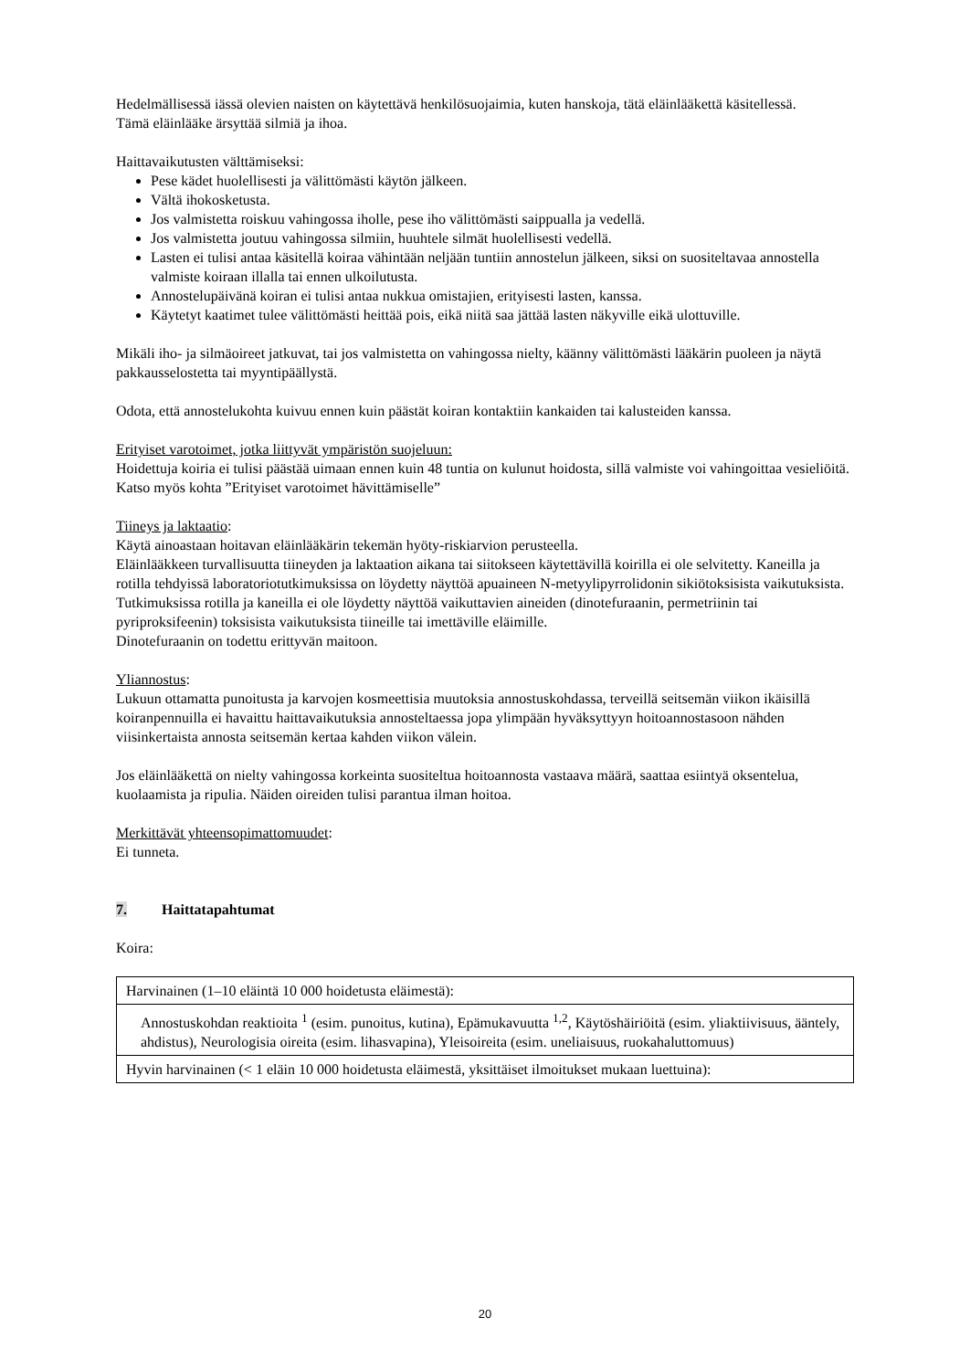Hedelmällisessä iässä olevien naisten on käytettävä henkilösuojaimia, kuten hanskoja, tätä eläinlääkettä käsitellessä.
Tämä eläinlääke ärsyttää silmiä ja ihoa.
Haittavaikutusten välttämiseksi:
Pese kädet huolellisesti ja välittömästi käytön jälkeen.
Vältä ihokosketusta.
Jos valmistetta roiskuu vahingossa iholle, pese iho välittömästi saippualla ja vedellä.
Jos valmistetta joutuu vahingossa silmiin, huuhtele silmät huolellisesti vedellä.
Lasten ei tulisi antaa käsitellä koiraa vähintään neljään tuntiin annostelun jälkeen, siksi on suositeltavaa annostella valmiste koiraan illalla tai ennen ulkoilutusta.
Annostelupäivänä koiran ei tulisi antaa nukkua omistajien, erityisesti lasten, kanssa.
Käytetyt kaatimet tulee välittömästi heittää pois, eikä niitä saa jättää lasten näkyville eikä ulottuville.
Mikäli iho- ja silmäoireet jatkuvat, tai jos valmistetta on vahingossa nielty, käänny välittömästi lääkärin puoleen ja näytä pakkausselostetta tai myyntipäällystä.
Odota, että annostelukohta kuivuu ennen kuin päästät koiran kontaktiin kankaiden tai kalusteiden kanssa.
Erityiset varotoimet, jotka liittyvät ympäristön suojeluun:
Hoidettuja koiria ei tulisi päästää uimaan ennen kuin 48 tuntia on kulunut hoidosta, sillä valmiste voi vahingoittaa vesieliöitä. Katso myös kohta ”Erityiset varotoimet hävittämiselle”
Tiineys ja laktaatio:
Käytä ainoastaan hoitavan eläinlääkärin tekemän hyöty-riskiarvion perusteella.
Eläinlääkkeen turvallisuutta tiineyden ja laktaation aikana tai siitokseen käytettävillä koirilla ei ole selvitetty. Kaneilla ja rotilla tehdyissä laboratoriotutkimuksissa on löydetty näyttöä apuaineen N-metyylipyrrolidonin sikiötoksisista vaikutuksista.
Tutkimuksissa rotilla ja kaneilla ei ole löydetty näyttöä vaikuttavien aineiden (dinotefuraanin, permetriinin tai pyriproksifeenin) toksisista vaikutuksista tiineille tai imettäville eläimille.
Dinotefuraanin on todettu erittyvän maitoon.
Yliannostus:
Lukuun ottamatta punoitusta ja karvojen kosmeettisia muutoksia annostuskohdassa, terveillä seitsemän viikon ikäisillä koiranpennuilla ei havaittu haittavaikutuksia annosteltaessa jopa ylimpään hyväksyttyyn hoitoannostasoon nähden viisinkertaista annosta seitsemän kertaa kahden viikon välein.
Jos eläinlääkettä on nielty vahingossa korkeinta suositeltua hoitoannosta vastaava määrä, saattaa esiintyä oksentelua, kuolaamista ja ripulia. Näiden oireiden tulisi parantua ilman hoitoa.
Merkittävät yhteensopimattomuudet:
Ei tunneta.
7. Haittatapahtumat
Koira:
| Harvinainen (1–10 eläintä 10 000 hoidetusta eläimestä): |
| Annostuskohdan reaktioita <sup>1</sup> (esim. punoitus, kutina), Epämukavuutta <sup>1,2</sup>, Käytöshäiriöitä (esim. yliaktiivisuus, ääntely, ahdistus), Neurologisia oireita (esim. lihasvapina), Yleisoireita (esim. uneliaisuus, ruokahaluttomuus) |
| Hyvin harvinainen (< 1 eläin 10 000 hoidetusta eläimestä, yksittäiset ilmoitukset mukaan luettuina): |
20